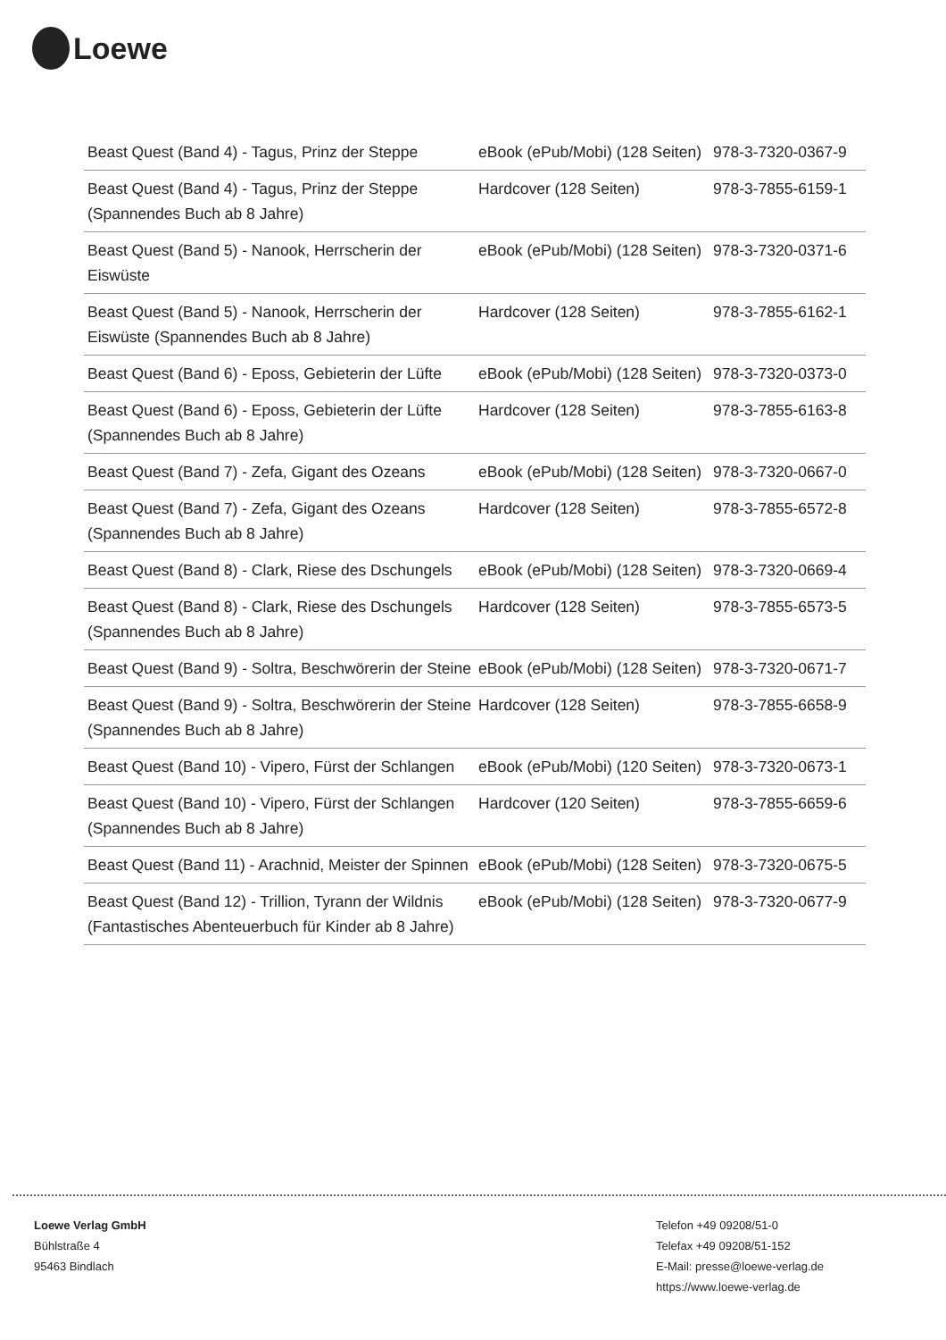Loewe
| Beast Quest (Band 4) - Tagus, Prinz der Steppe | eBook (ePub/Mobi) (128 Seiten) | 978-3-7320-0367-9 |
| Beast Quest (Band 4) - Tagus, Prinz der Steppe (Spannendes Buch ab 8 Jahre) | Hardcover (128 Seiten) | 978-3-7855-6159-1 |
| Beast Quest (Band 5) - Nanook, Herrscherin der Eiswüste | eBook (ePub/Mobi) (128 Seiten) | 978-3-7320-0371-6 |
| Beast Quest (Band 5) - Nanook, Herrscherin der Eiswüste (Spannendes Buch ab 8 Jahre) | Hardcover (128 Seiten) | 978-3-7855-6162-1 |
| Beast Quest (Band 6) - Eposs, Gebieterin der Lüfte | eBook (ePub/Mobi) (128 Seiten) | 978-3-7320-0373-0 |
| Beast Quest (Band 6) - Eposs, Gebieterin der Lüfte (Spannendes Buch ab 8 Jahre) | Hardcover (128 Seiten) | 978-3-7855-6163-8 |
| Beast Quest (Band 7) - Zefa, Gigant des Ozeans | eBook (ePub/Mobi) (128 Seiten) | 978-3-7320-0667-0 |
| Beast Quest (Band 7) - Zefa, Gigant des Ozeans (Spannendes Buch ab 8 Jahre) | Hardcover (128 Seiten) | 978-3-7855-6572-8 |
| Beast Quest (Band 8) - Clark, Riese des Dschungels | eBook (ePub/Mobi) (128 Seiten) | 978-3-7320-0669-4 |
| Beast Quest (Band 8) - Clark, Riese des Dschungels (Spannendes Buch ab 8 Jahre) | Hardcover (128 Seiten) | 978-3-7855-6573-5 |
| Beast Quest (Band 9) - Soltra, Beschwörerin der Steine | eBook (ePub/Mobi) (128 Seiten) | 978-3-7320-0671-7 |
| Beast Quest (Band 9) - Soltra, Beschwörerin der Steine (Spannendes Buch ab 8 Jahre) | Hardcover (128 Seiten) | 978-3-7855-6658-9 |
| Beast Quest (Band 10) - Vipero, Fürst der Schlangen | eBook (ePub/Mobi) (120 Seiten) | 978-3-7320-0673-1 |
| Beast Quest (Band 10) - Vipero, Fürst der Schlangen (Spannendes Buch ab 8 Jahre) | Hardcover (120 Seiten) | 978-3-7855-6659-6 |
| Beast Quest (Band 11) - Arachnid, Meister der Spinnen | eBook (ePub/Mobi) (128 Seiten) | 978-3-7320-0675-5 |
| Beast Quest (Band 12) - Trillion, Tyrann der Wildnis (Fantastisches Abenteuerbuch für Kinder ab 8 Jahre) | eBook (ePub/Mobi) (128 Seiten) | 978-3-7320-0677-9 |
Loewe Verlag GmbH
Bühlstraße 4
95463 Bindlach
Telefon +49 09208/51-0
Telefax +49 09208/51-152
E-Mail: presse@loewe-verlag.de
https://www.loewe-verlag.de